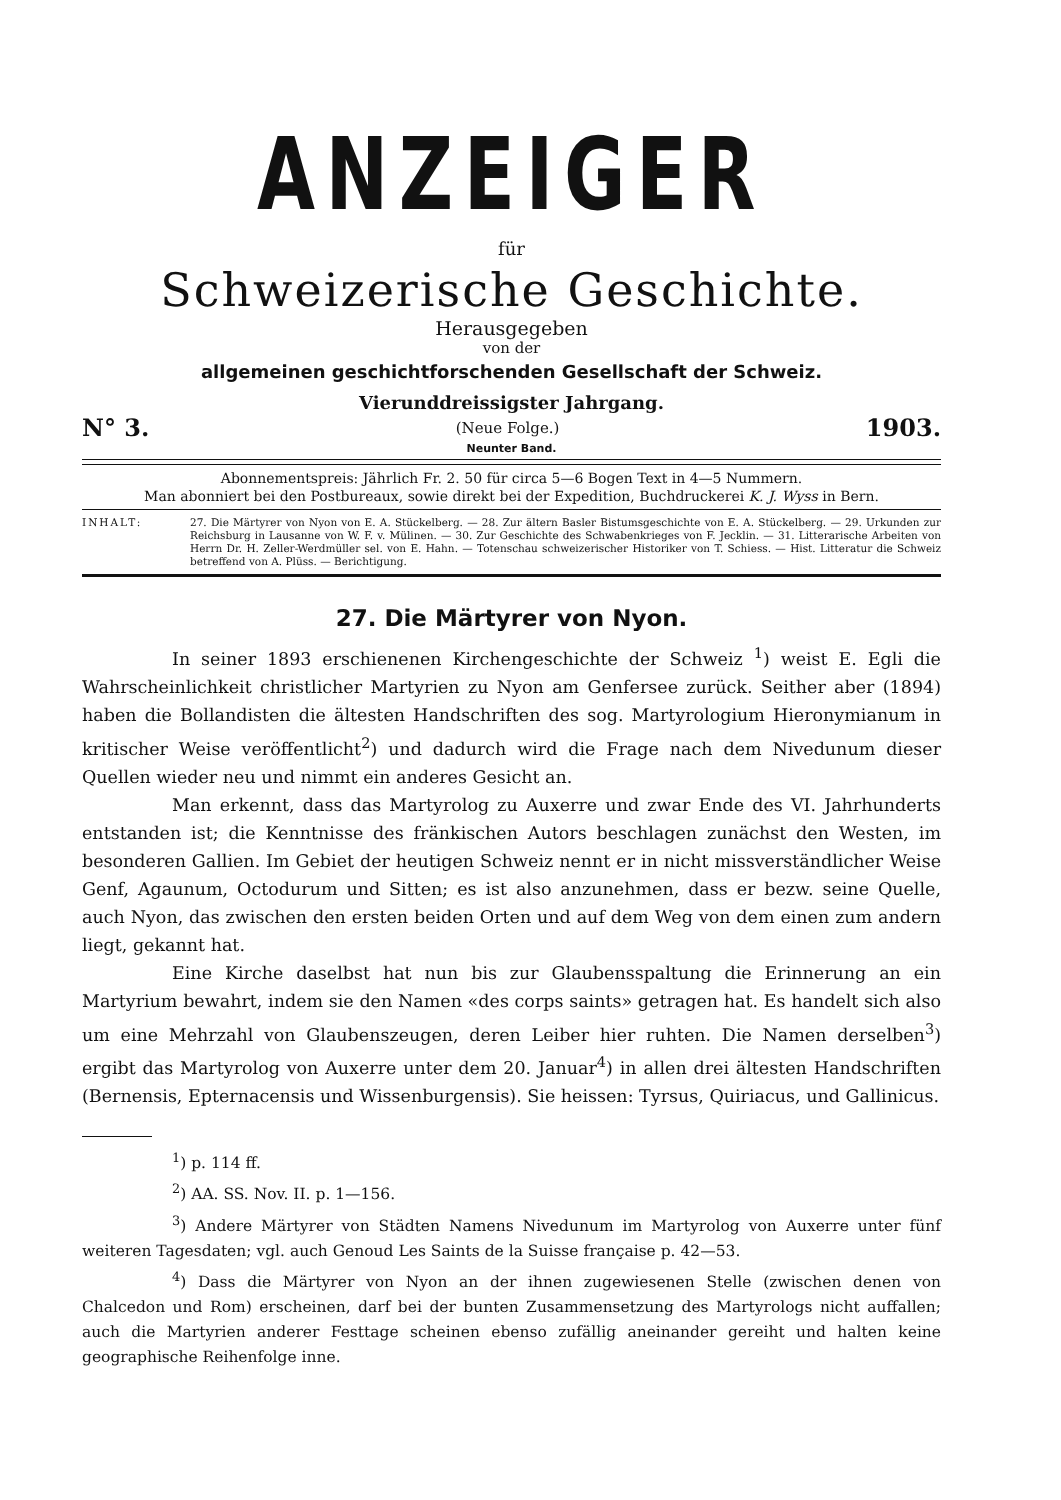ANZEIGER
für
Schweizerische Geschichte.
Herausgegeben
von der
allgemeinen geschichtforschenden Gesellschaft der Schweiz.
Vierunddreissigster Jahrgang.
N° 3. (Neue Folge.) 1903.
Neunter Band.
Abonnementspreis: Jährlich Fr. 2. 50 für circa 5—6 Bogen Text in 4—5 Nummern.
Man abonniert bei den Postbureaux, sowie direkt bei der Expedition, Buchdruckerei K. J. Wyss in Bern.
INHALT: 27. Die Märtyrer von Nyon von E. A. Stückelberg. — 28. Zur ältern Basler Bistumsgeschichte von E. A. Stückelberg. — 29. Urkunden zur Reichsburg in Lausanne von W. F. v. Mülinen. — 30. Zur Geschichte des Schwabenkrieges von F. Jecklin. — 31. Litterarische Arbeiten von Herrn Dr. H. Zeller-Werdmüller sel. von E. Hahn. — Totenschau schweizerischer Historiker von T. Schiess. — Hist. Litteratur die Schweiz betreffend von A. Plüss. — Berichtigung.
27. Die Märtyrer von Nyon.
In seiner 1893 erschienenen Kirchengeschichte der Schweiz <sup>1</sup>) weist E. Egli die Wahrscheinlichkeit christlicher Martyrien zu Nyon am Genfersee zurück. Seither aber (1894) haben die Bollandisten die ältesten Handschriften des sog. Martyrologium Hieronymianum in kritischer Weise veröffentlicht<sup>2</sup>) und dadurch wird die Frage nach dem Nivedunum dieser Quellen wieder neu und nimmt ein anderes Gesicht an.
Man erkennt, dass das Martyrolog zu Auxerre und zwar Ende des VI. Jahrhunderts entstanden ist; die Kenntnisse des fränkischen Autors beschlagen zunächst den Westen, im besonderen Gallien. Im Gebiet der heutigen Schweiz nennt er in nicht missverständlicher Weise Genf, Agaunum, Octodurum und Sitten; es ist also anzunehmen, dass er bezw. seine Quelle, auch Nyon, das zwischen den ersten beiden Orten und auf dem Weg von dem einen zum andern liegt, gekannt hat.
Eine Kirche daselbst hat nun bis zur Glaubensspaltung die Erinnerung an ein Martyrium bewahrt, indem sie den Namen «des corps saints» getragen hat. Es handelt sich also um eine Mehrzahl von Glaubenszeugen, deren Leiber hier ruhten. Die Namen derselben<sup>3</sup>) ergibt das Martyrolog von Auxerre unter dem 20. Januar<sup>4</sup>) in allen drei ältesten Handschriften (Bernensis, Epternacensis und Wissenburgensis). Sie heissen: Tyrsus, Quiriacus, und Gallinicus.
<sup>1</sup>) p. 114 ff.
<sup>2</sup>) AA. SS. Nov. II. p. 1—156.
<sup>3</sup>) Andere Märtyrer von Städten Namens Nivedunum im Martyrolog von Auxerre unter fünf weiteren Tagesdaten; vgl. auch Genoud Les Saints de la Suisse française p. 42—53.
<sup>4</sup>) Dass die Märtyrer von Nyon an der ihnen zugewiesenen Stelle (zwischen denen von Chalcedon und Rom) erscheinen, darf bei der bunten Zusammensetzung des Martyrologs nicht auffallen; auch die Martyrien anderer Festtage scheinen ebenso zufällig aneinander gereiht und halten keine geographische Reihenfolge inne.